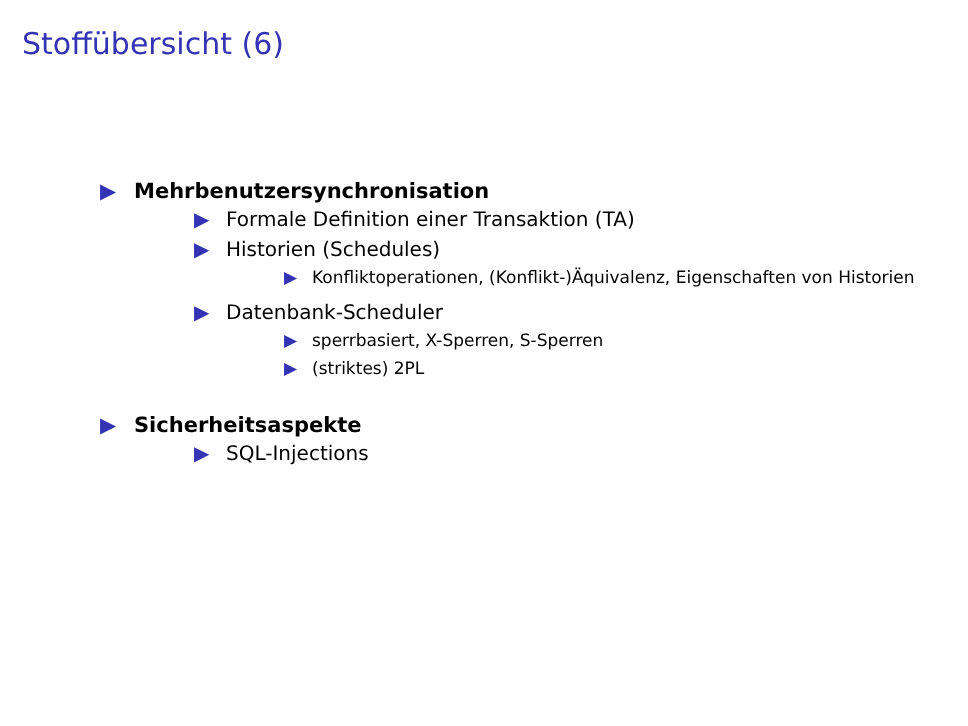Stoffübersicht (6)
▶ Mehrbenutzersynchronisation
▶ Formale Definition einer Transaktion (TA)
▶ Historien (Schedules)
▶ Konfliktoperationen, (Konflikt-)Äquivalenz, Eigenschaften von Historien
▶ Datenbank-Scheduler
▶ sperrbasiert, X-Sperren, S-Sperren
▶ (striktes) 2PL
▶ Sicherheitsaspekte
▶ SQL-Injections